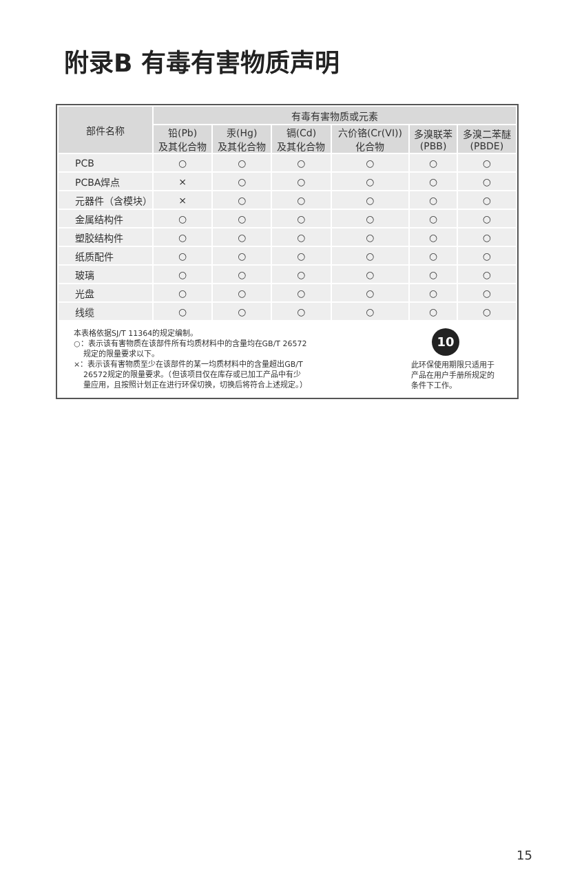附录B 有毒有害物质声明
| 部件名称 | 有毒有害物质或元素 | | | | | |
| --- | --- | --- | --- | --- | --- | --- |
| | 铅(Pb) 及其化合物 | 汞(Hg) 及其化合物 | 镉(Cd) 及其化合物 | 六价铬(Cr(VI)) 化合物 | 多溴联苯 (PBB) | 多溴二苯醚 (PBDE) |
| PCB | ○ | ○ | ○ | ○ | ○ | ○ |
| PCBA焊点 | × | ○ | ○ | ○ | ○ | ○ |
| 元器件（含模块） | × | ○ | ○ | ○ | ○ | ○ |
| 金属结构件 | ○ | ○ | ○ | ○ | ○ | ○ |
| 塑胶结构件 | ○ | ○ | ○ | ○ | ○ | ○ |
| 纸质配件 | ○ | ○ | ○ | ○ | ○ | ○ |
| 玻璃 | ○ | ○ | ○ | ○ | ○ | ○ |
| 光盘 | ○ | ○ | ○ | ○ | ○ | ○ |
| 线缆 | ○ | ○ | ○ | ○ | ○ | ○ |
本表格依据SJ/T 11364的规定编制。
○：表示该有害物质在该部件所有均质材料中的含量均在GB/T 26572
规定的限量要求以下。
×：表示该有害物质至少在该部件的某一均质材料中的含量超出GB/T
26572规定的限量要求。（但该项目仅在库存或已加工产品中有少
量应用，且按照计划正在进行环保切换，切换后将符合上述规定。）
10
此环保使用期限只适用于产品在用户手册所规定的条件下工作。
15